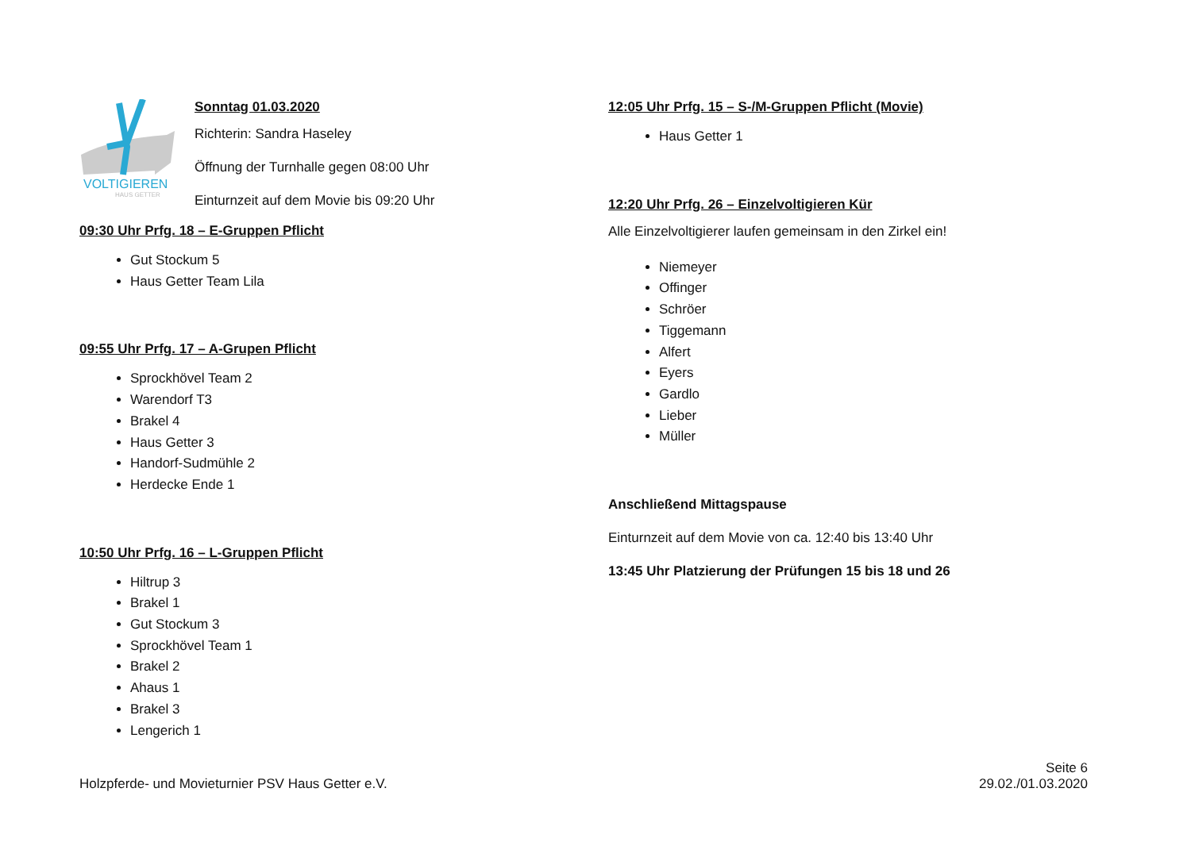VOLTIGIEREN
HAUS GETTER
Sonntag 01.03.2020
Richterin: Sandra Haseley
Öffnung der Turnhalle gegen 08:00 Uhr
Einturnzeit auf dem Movie bis 09:20 Uhr
09:30 Uhr Prfg. 18 – E-Gruppen Pflicht
Gut Stockum 5
Haus Getter Team Lila
09:55 Uhr Prfg. 17 – A-Grupen Pflicht
Sprockhövel Team 2
Warendorf T3
Brakel 4
Haus Getter 3
Handorf-Sudmühle 2
Herdecke Ende 1
10:50 Uhr Prfg. 16 – L-Gruppen Pflicht
Hiltrup 3
Brakel 1
Gut Stockum 3
Sprockhövel Team 1
Brakel 2
Ahaus 1
Brakel 3
Lengerich 1
12:05 Uhr Prfg. 15 – S-/M-Gruppen Pflicht (Movie)
Haus Getter 1
12:20 Uhr Prfg. 26 – Einzelvoltigieren Kür
Alle Einzelvoltigierer laufen gemeinsam in den Zirkel ein!
Niemeyer
Offinger
Schröer
Tiggemann
Alfert
Eyers
Gardlo
Lieber
Müller
Anschließend Mittagspause
Einturnzeit auf dem Movie von ca. 12:40 bis 13:40 Uhr
13:45 Uhr Platzierung der Prüfungen 15 bis 18 und 26
Holzpferde- und Movieturnier PSV Haus Getter e.V.
Seite 6
29.02./01.03.2020